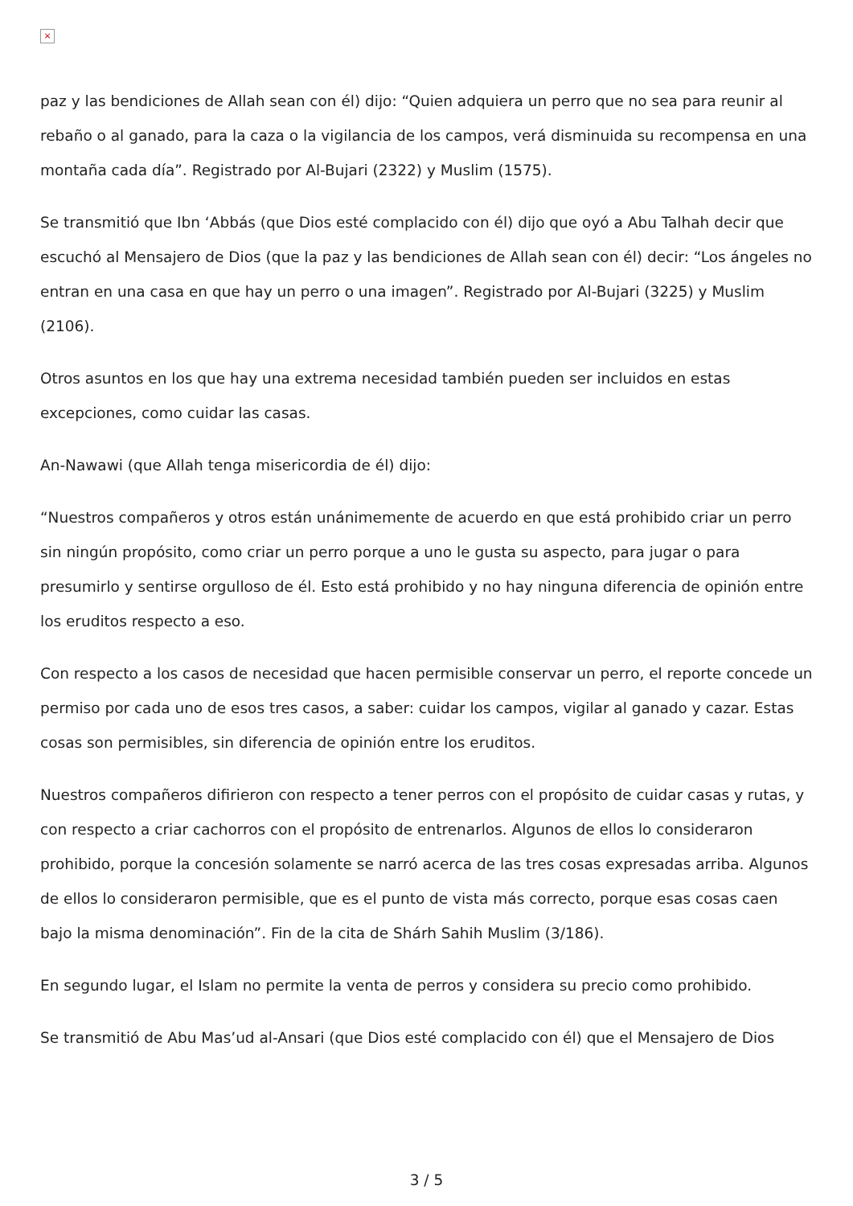×
paz y las bendiciones de Allah sean con él) dijo: “Quien adquiera un perro que no sea para reunir al rebaño o al ganado, para la caza o la vigilancia de los campos, verá disminuida su recompensa en una montaña cada día”. Registrado por Al-Bujari (2322) y Muslim (1575).
Se transmitió que Ibn ‘Abbás (que Dios esté complacido con él) dijo que oyó a Abu Talhah decir que escuchó al Mensajero de Dios (que la paz y las bendiciones de Allah sean con él) decir: “Los ángeles no entran en una casa en que hay un perro o una imagen”. Registrado por Al-Bujari (3225) y Muslim (2106).
Otros asuntos en los que hay una extrema necesidad también pueden ser incluidos en estas excepciones, como cuidar las casas.
An-Nawawi (que Allah tenga misericordia de él) dijo:
“Nuestros compañeros y otros están unánimemente de acuerdo en que está prohibido criar un perro sin ningún propósito, como criar un perro porque a uno le gusta su aspecto, para jugar o para presumirlo y sentirse orgulloso de él. Esto está prohibido y no hay ninguna diferencia de opinión entre los eruditos respecto a eso.
Con respecto a los casos de necesidad que hacen permisible conservar un perro, el reporte concede un permiso por cada uno de esos tres casos, a saber: cuidar los campos, vigilar al ganado y cazar. Estas cosas son permisibles, sin diferencia de opinión entre los eruditos.
Nuestros compañeros difirieron con respecto a tener perros con el propósito de cuidar casas y rutas, y con respecto a criar cachorros con el propósito de entrenarlos. Algunos de ellos lo consideraron prohibido, porque la concesión solamente se narró acerca de las tres cosas expresadas arriba. Algunos de ellos lo consideraron permisible, que es el punto de vista más correcto, porque esas cosas caen bajo la misma denominación”. Fin de la cita de Shárh Sahih Muslim (3/186).
En segundo lugar, el Islam no permite la venta de perros y considera su precio como prohibido.
Se transmitió de Abu Mas’ud al-Ansari (que Dios esté complacido con él) que el Mensajero de Dios
3 / 5